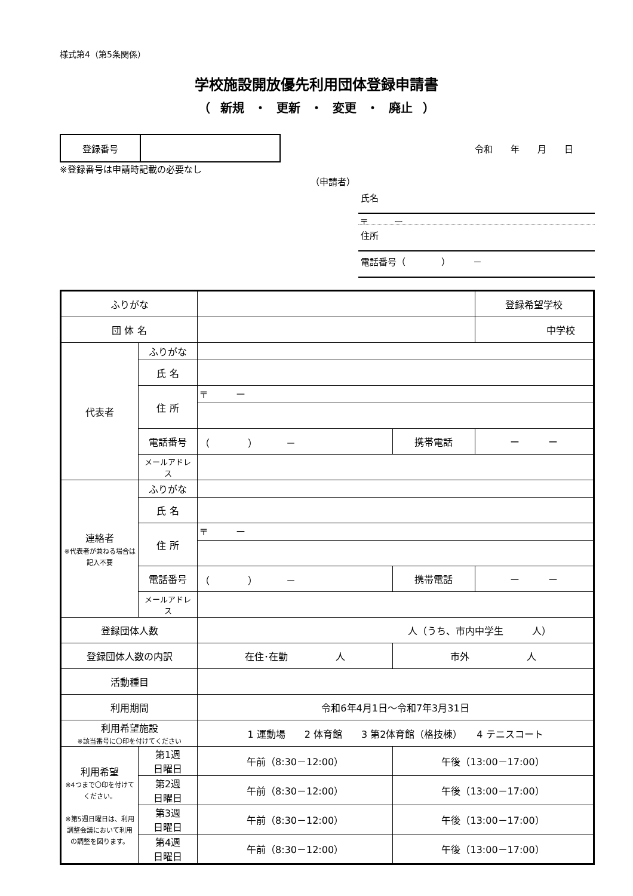様式第4（第5条関係）
学校施設開放優先利用団体登録申請書
（ 新規 ・ 更新 ・ 変更 ・ 廃止 ）
| 登録番号 | |
令和　　年　　月　　日
※登録番号は申請時記載の必要なし
（申請者）
氏名
〒　　　ー
住所
電話番号（　　　　）　　　－
| ふりがな | | | | 登録希望学校 |
| 団 体 名 | | | | 中学校 |
| 代表者 | ふりがな | | | |
| | 氏 名 | | | |
| | 住 所 | 〒 ー | | |
| | 電話番号 | （ ） － | 携帯電話 | ー ー |
| | メールアドレス | | | |
| 連絡者 ※代表者が兼ねる場合は記入不要 | ふりがな | | | |
| | 氏 名 | | | |
| | 住 所 | 〒 ー | | |
| | 電話番号 | （ ） － | 携帯電話 | ー ー |
| | メールアドレス | | | |
| 登録団体人数 | | 人（うち、市内中学生 人） | | |
| 登録団体人数の内訳 | | 在住･在勤 人 | 市外 人 | |
| 活動種目 | | | | |
| 利用期間 | | 令和6年4月1日～令和7年3月31日 | | |
| 利用希望施設 ※該当番号に〇印を付けてください | | 1 運動場 2 体育館 3 第2体育館（格技棟） 4 テニスコート | | |
| 利用希望 ※4つまで〇印を付けてください。 ※第5週日曜日は、利用調整会議において利用の調整を図ります。 | 第1週 日曜日 | 午前（8:30－12:00） | 午後（13:00－17:00） | |
| | 第2週 日曜日 | 午前（8:30－12:00） | 午後（13:00－17:00） | |
| | 第3週 日曜日 | 午前（8:30－12:00） | 午後（13:00－17:00） | |
| | 第4週 日曜日 | 午前（8:30－12:00） | 午後（13:00－17:00） | |